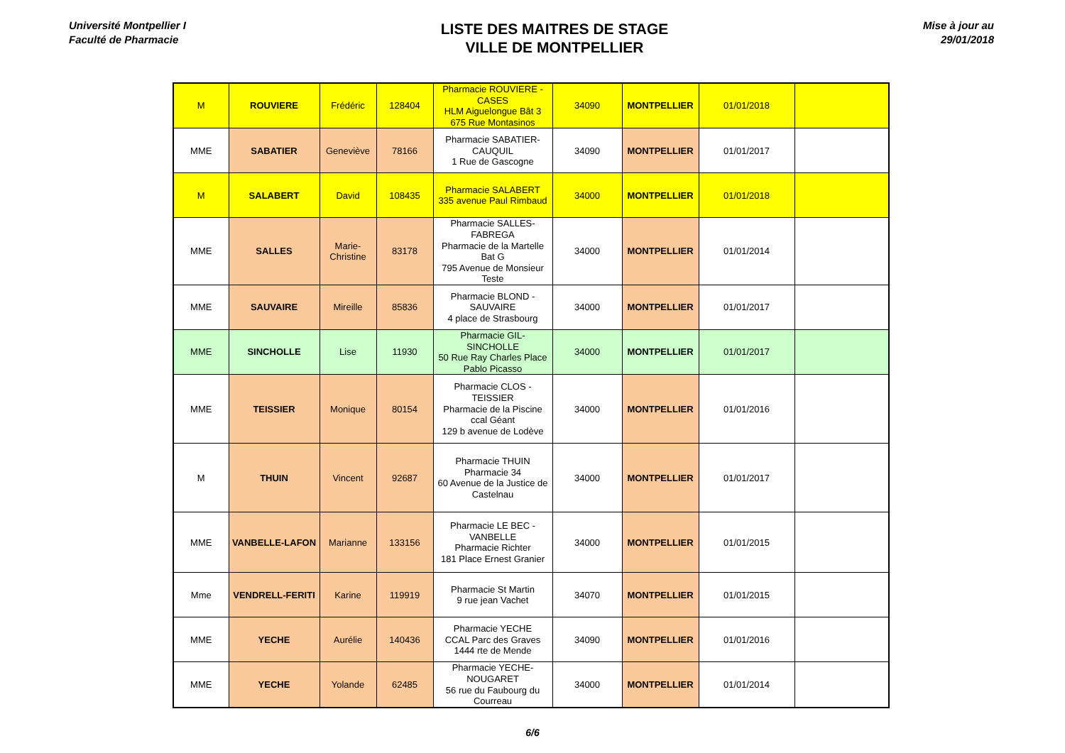Université Montpellier I
Faculté de Pharmacie
LISTE DES MAITRES DE STAGE
VILLE DE MONTPELLIER
Mise à jour au
29/01/2018
| M | ROUVIERE | Frédéric | 128404 | Pharmacie ROUVIERE - CASES HLM Aiguelongue Bât 3 675 Rue Montasinos | 34090 | MONTPELLIER | 01/01/2018 | |
| MME | SABATIER | Geneviève | 78166 | Pharmacie SABATIER-CAUQUIL 1 Rue de Gascogne | 34090 | MONTPELLIER | 01/01/2017 | |
| M | SALABERT | David | 108435 | Pharmacie SALABERT 335 avenue Paul Rimbaud | 34000 | MONTPELLIER | 01/01/2018 | |
| MME | SALLES | Marie-Christine | 83178 | Pharmacie SALLES-FABREGA Pharmacie de la Martelle Bat G 795 Avenue de Monsieur Teste | 34000 | MONTPELLIER | 01/01/2014 | |
| MME | SAUVAIRE | Mireille | 85836 | Pharmacie BLOND - SAUVAIRE 4 place de Strasbourg | 34000 | MONTPELLIER | 01/01/2017 | |
| MME | SINCHOLLE | Lise | 11930 | Pharmacie GIL-SINCHOLLE 50 Rue Ray Charles Place Pablo Picasso | 34000 | MONTPELLIER | 01/01/2017 | |
| MME | TEISSIER | Monique | 80154 | Pharmacie CLOS - TEISSIER Pharmacie de la Piscine ccal Géant 129 b avenue de Lodève | 34000 | MONTPELLIER | 01/01/2016 | |
| M | THUIN | Vincent | 92687 | Pharmacie THUIN Pharmacie 34 60 Avenue de la Justice de Castelnau | 34000 | MONTPELLIER | 01/01/2017 | |
| MME | VANBELLE-LAFON | Marianne | 133156 | Pharmacie LE BEC - VANBELLE Pharmacie Richter 181 Place Ernest Granier | 34000 | MONTPELLIER | 01/01/2015 | |
| Mme | VENDRELL-FERITI | Karine | 119919 | Pharmacie St Martin 9 rue jean Vachet | 34070 | MONTPELLIER | 01/01/2015 | |
| MME | YECHE | Aurélie | 140436 | Pharmacie YECHE CCAL Parc des Graves 1444 rte de Mende | 34090 | MONTPELLIER | 01/01/2016 | |
| MME | YECHE | Yolande | 62485 | Pharmacie YECHE-NOUGARET 56 rue du Faubourg du Courreau | 34000 | MONTPELLIER | 01/01/2014 | |
6/6